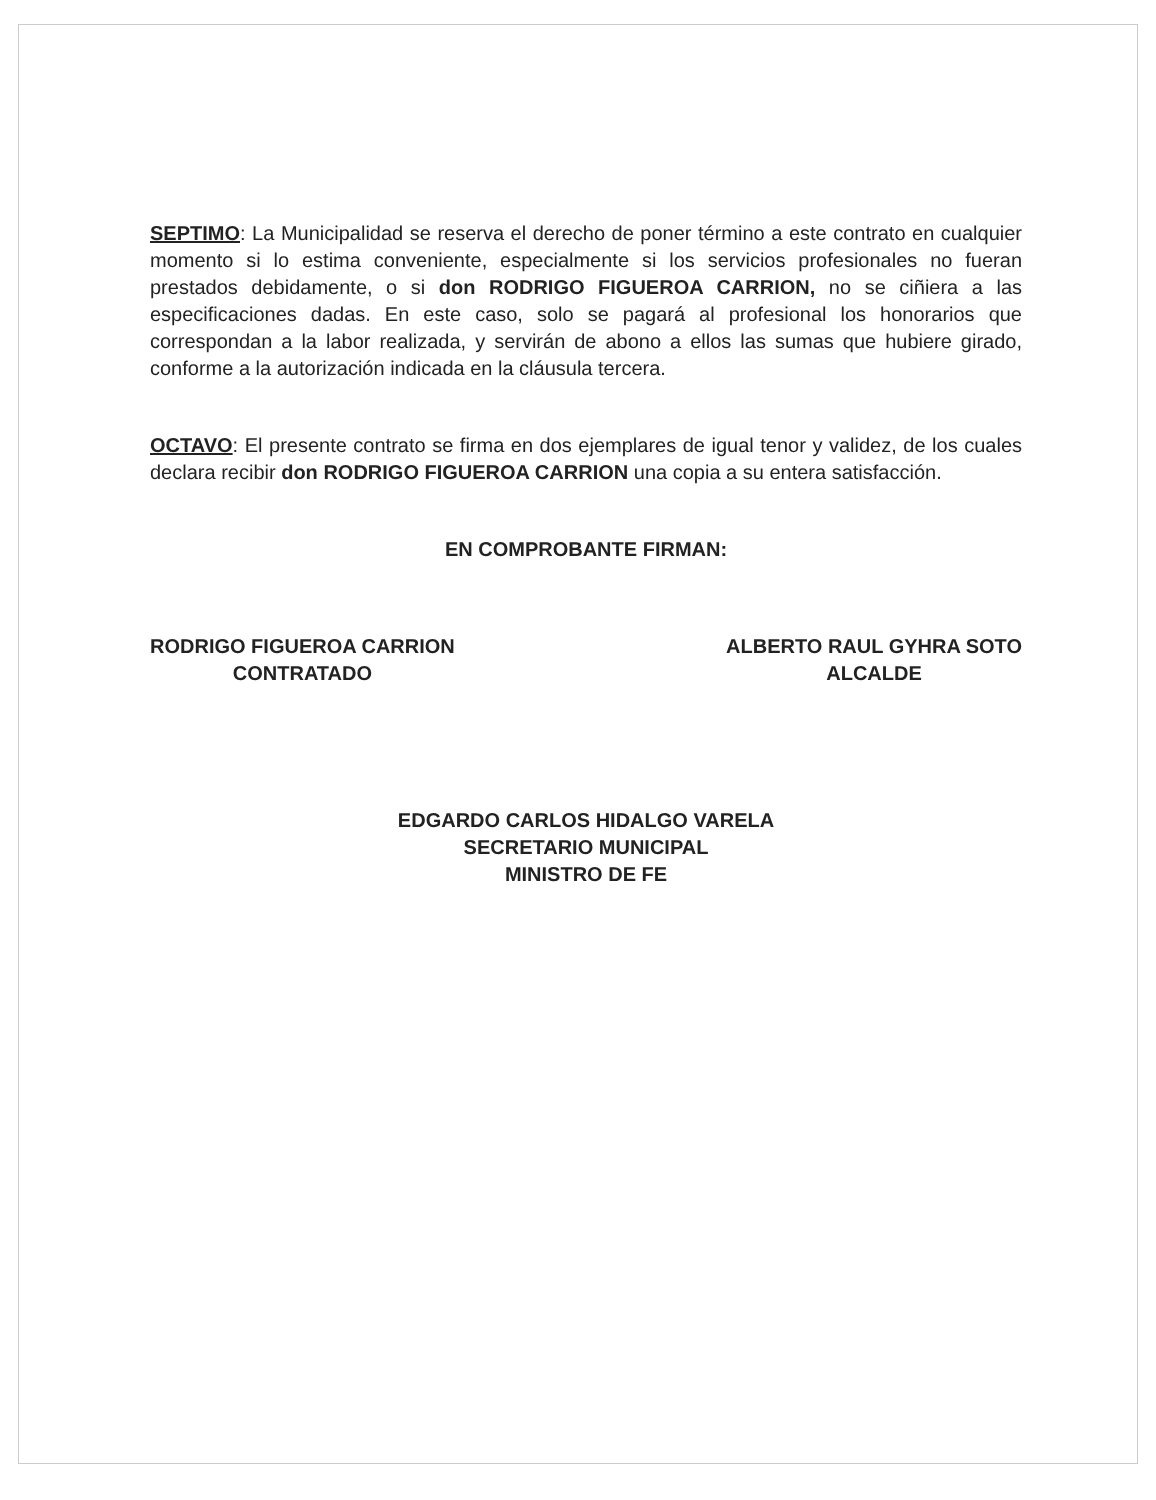SEPTIMO: La Municipalidad se reserva el derecho de poner término a este contrato en cualquier momento si lo estima conveniente, especialmente si los servicios profesionales no fueran prestados debidamente, o si don RODRIGO FIGUEROA CARRION, no se ciñiera a las especificaciones dadas. En este caso, solo se pagará al profesional los honorarios que correspondan a la labor realizada, y servirán de abono a ellos las sumas que hubiere girado, conforme a la autorización indicada en la cláusula tercera.
OCTAVO: El presente contrato se firma en dos ejemplares de igual tenor y validez, de los cuales declara recibir don RODRIGO FIGUEROA CARRION una copia a su entera satisfacción.
EN COMPROBANTE FIRMAN:
RODRIGO FIGUEROA CARRION
CONTRATADO
ALBERTO RAUL GYHRA SOTO
ALCALDE
EDGARDO CARLOS HIDALGO VARELA
SECRETARIO MUNICIPAL
MINISTRO DE FE